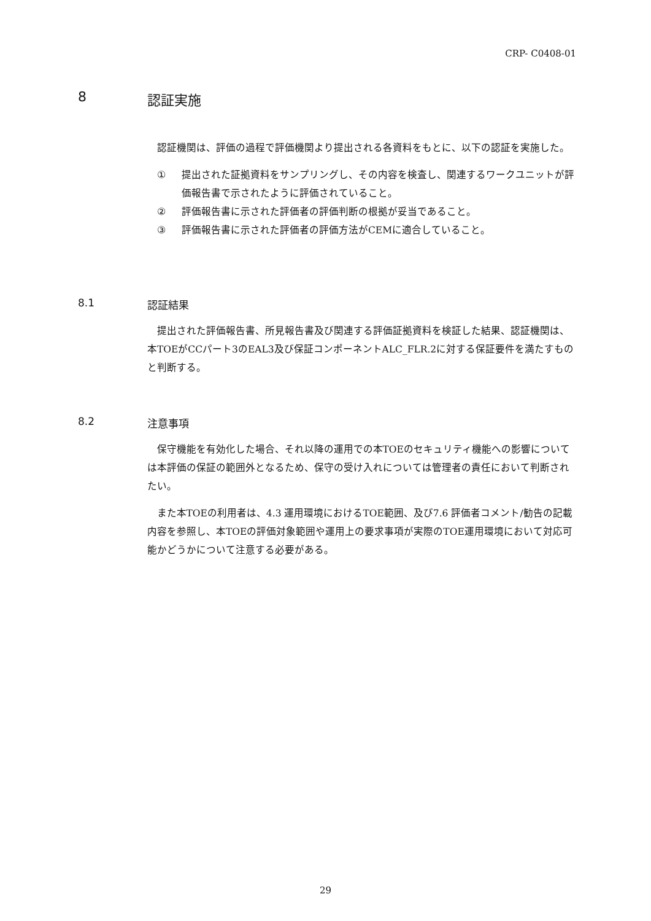CRP- C0408-01
8 認証実施
認証機関は、評価の過程で評価機関より提出される各資料をもとに、以下の認証を実施した。
① 提出された証拠資料をサンプリングし、その内容を検査し、関連するワークユニットが評価報告書で示されたように評価されていること。
② 評価報告書に示された評価者の評価判断の根拠が妥当であること。
③ 評価報告書に示された評価者の評価方法がCEMに適合していること。
8.1 認証結果
提出された評価報告書、所見報告書及び関連する評価証拠資料を検証した結果、認証機関は、本TOEがCCパート3のEAL3及び保証コンポーネントALC_FLR.2に対する保証要件を満たすものと判断する。
8.2 注意事項
保守機能を有効化した場合、それ以降の運用での本TOEのセキュリティ機能への影響については本評価の保証の範囲外となるため、保守の受け入れについては管理者の責任において判断されたい。
また本TOEの利用者は、4.3 運用環境におけるTOE範囲、及び7.6 評価者コメント/勧告の記載内容を参照し、本TOEの評価対象範囲や運用上の要求事項が実際のTOE運用環境において対応可能かどうかについて注意する必要がある。
29